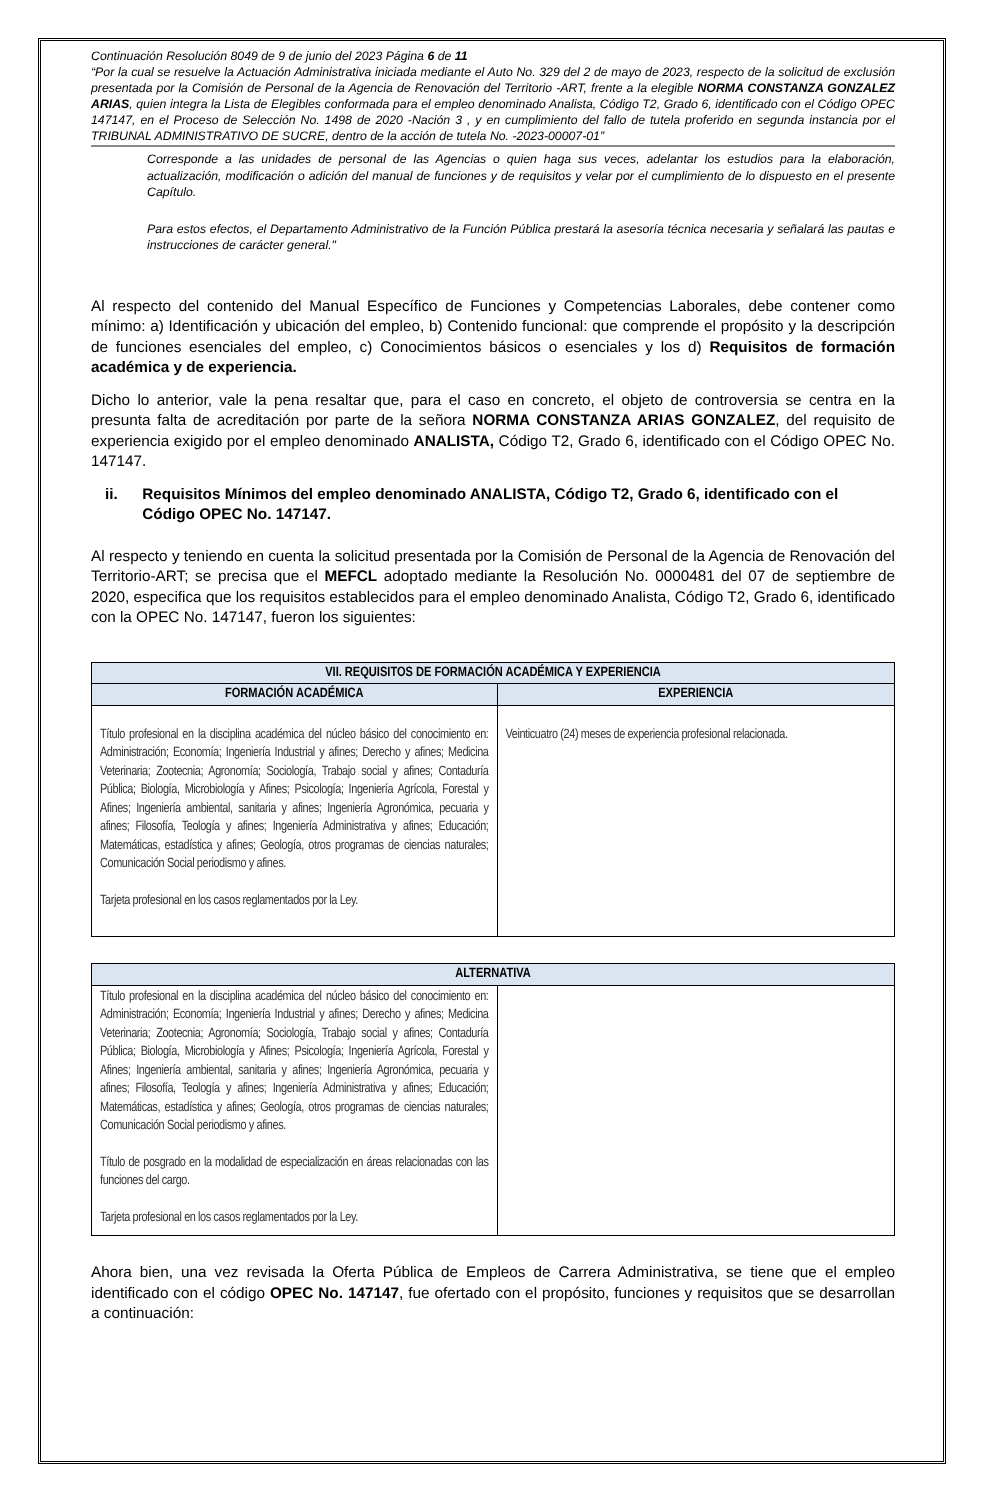Continuación Resolución 8049 de 9 de junio del 2023 Página 6 de 11
“Por la cual se resuelve la Actuación Administrativa iniciada mediante el Auto No. 329 del 2 de mayo de 2023, respecto de la solicitud de exclusión presentada por la Comisión de Personal de la Agencia de Renovación del Territorio -ART, frente a la elegible NORMA CONSTANZA GONZALEZ ARIAS, quien integra la Lista de Elegibles conformada para el empleo denominado Analista, Código T2, Grado 6, identificado con el Código OPEC 147147, en el Proceso de Selección No. 1498 de 2020 -Nación 3 , y en cumplimiento del fallo de tutela proferido en segunda instancia por el TRIBUNAL ADMINISTRATIVO DE SUCRE, dentro de la acción de tutela No. -2023-00007-01”
Corresponde a las unidades de personal de las Agencias o quien haga sus veces, adelantar los estudios para la elaboración, actualización, modificación o adición del manual de funciones y de requisitos y velar por el cumplimiento de lo dispuesto en el presente Capítulo.
Para estos efectos, el Departamento Administrativo de la Función Pública prestará la asesoría técnica necesaria y señalará las pautas e instrucciones de carácter general."
Al respecto del contenido del Manual Específico de Funciones y Competencias Laborales, debe contener como mínimo: a) Identificación y ubicación del empleo, b) Contenido funcional: que comprende el propósito y la descripción de funciones esenciales del empleo, c) Conocimientos básicos o esenciales y los d) Requisitos de formación académica y de experiencia.
Dicho lo anterior, vale la pena resaltar que, para el caso en concreto, el objeto de controversia se centra en la presunta falta de acreditación por parte de la señora NORMA CONSTANZA ARIAS GONZALEZ, del requisito de experiencia exigido por el empleo denominado ANALISTA, Código T2, Grado 6, identificado con el Código OPEC No. 147147.
ii. Requisitos Mínimos del empleo denominado ANALISTA, Código T2, Grado 6, identificado con el Código OPEC No. 147147.
Al respecto y teniendo en cuenta la solicitud presentada por la Comisión de Personal de la Agencia de Renovación del Territorio-ART; se precisa que el MEFCL adoptado mediante la Resolución No. 0000481 del 07 de septiembre de 2020, especifica que los requisitos establecidos para el empleo denominado Analista, Código T2, Grado 6, identificado con la OPEC No. 147147, fueron los siguientes:
| VII. REQUISITOS DE FORMACIÓN ACADÉMICA Y EXPERIENCIA | |
| --- | --- |
| FORMACIÓN ACADÉMICA | EXPERIENCIA |
| Título profesional en la disciplina académica del núcleo básico del conocimiento en: Administración; Economía; Ingeniería Industrial y afines; Derecho y afines; Medicina Veterinaria; Zootecnia; Agronomía; Sociología, Trabajo social y afines; Contaduría Pública; Biología, Microbiología y Afines; Psicología; Ingeniería Agrícola, Forestal y Afines; Ingeniería ambiental, sanitaria y afines; Ingeniería Agronómica, pecuaria y afines; Filosofía, Teología y afines; Ingeniería Administrativa y afines; Educación; Matemáticas, estadística y afines; Geología, otros programas de ciencias naturales; Comunicación Social periodismo y afines. Tarjeta profesional en los casos reglamentados por la Ley. | Veinticuatro (24) meses de experiencia profesional relacionada. |
| ALTERNATIVA | |
| --- | --- |
| Título profesional en la disciplina académica del núcleo básico del conocimiento en: Administración; Economía; Ingeniería Industrial y afines; Derecho y afines; Medicina Veterinaria; Zootecnia; Agronomía; Sociología, Trabajo social y afines; Contaduría Pública; Biología, Microbiología y Afines; Psicología; Ingeniería Agrícola, Forestal y Afines; Ingeniería ambiental, sanitaria y afines; Ingeniería Agronómica, pecuaria y afines; Filosofía, Teología y afines; Ingeniería Administrativa y afines; Educación; Matemáticas, estadística y afines; Geología, otros programas de ciencias naturales; Comunicación Social periodismo y afines. Título de posgrado en la modalidad de especialización en áreas relacionadas con las funciones del cargo. Tarjeta profesional en los casos reglamentados por la Ley. | |
Ahora bien, una vez revisada la Oferta Pública de Empleos de Carrera Administrativa, se tiene que el empleo identificado con el código OPEC No. 147147, fue ofertado con el propósito, funciones y requisitos que se desarrollan a continuación: